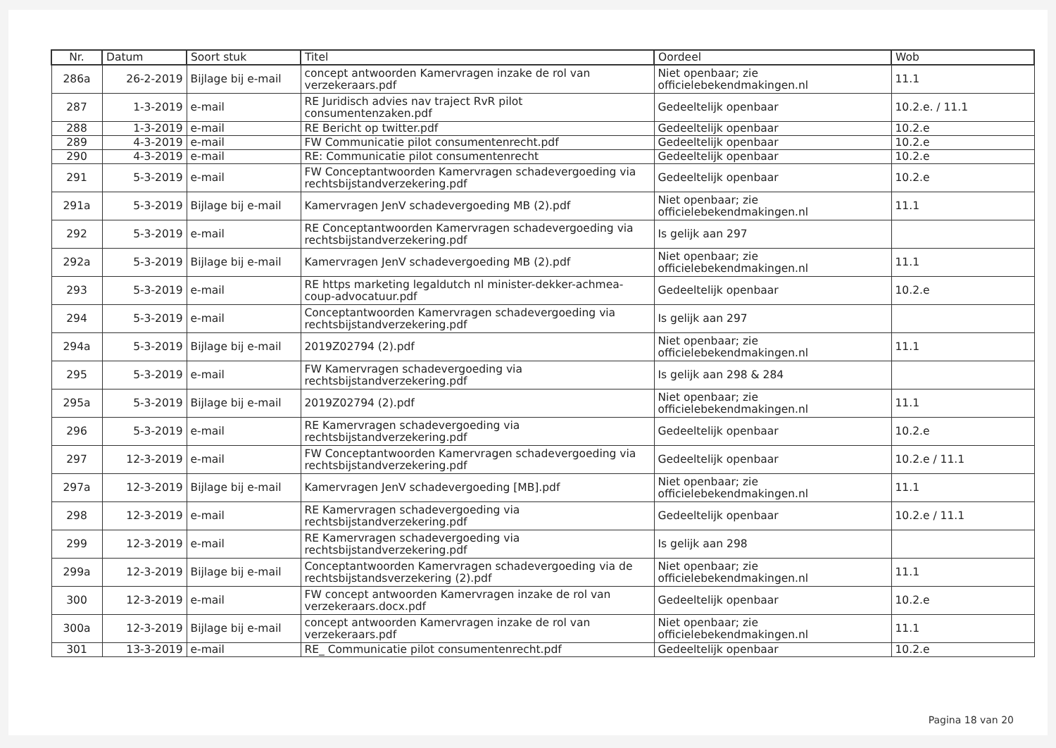| Nr. | Datum | Soort stuk | Titel | Oordeel | Wob |
| --- | --- | --- | --- | --- | --- |
| 286a | 26-2-2019 | Bijlage bij e-mail | concept antwoorden Kamervragen inzake de rol van verzekeraars.pdf | Niet openbaar; zie officielebekendmakingen.nl | 11.1 |
| 287 | 1-3-2019 | e-mail | RE Juridisch advies nav traject RvR pilot consumentenzaken.pdf | Gedeeltelijk openbaar | 10.2.e. / 11.1 |
| 288 | 1-3-2019 | e-mail | RE Bericht op twitter.pdf | Gedeeltelijk openbaar | 10.2.e |
| 289 | 4-3-2019 | e-mail | FW Communicatie pilot consumentenrecht.pdf | Gedeeltelijk openbaar | 10.2.e |
| 290 | 4-3-2019 | e-mail | RE: Communicatie pilot consumentenrecht | Gedeeltelijk openbaar | 10.2.e |
| 291 | 5-3-2019 | e-mail | FW Conceptantwoorden Kamervragen schadevergoeding via rechtsbijstandverzekering.pdf | Gedeeltelijk openbaar | 10.2.e |
| 291a | 5-3-2019 | Bijlage bij e-mail | Kamervragen JenV schadevergoeding MB (2).pdf | Niet openbaar; zie officielebekendmakingen.nl | 11.1 |
| 292 | 5-3-2019 | e-mail | RE Conceptantwoorden Kamervragen schadevergoeding via rechtsbijstandverzekering.pdf | Is gelijk aan 297 | |
| 292a | 5-3-2019 | Bijlage bij e-mail | Kamervragen JenV schadevergoeding MB (2).pdf | Niet openbaar; zie officielebekendmakingen.nl | 11.1 |
| 293 | 5-3-2019 | e-mail | RE https marketing legaldutch nl minister-dekker-achmea-coup-advocatuur.pdf | Gedeeltelijk openbaar | 10.2.e |
| 294 | 5-3-2019 | e-mail | Conceptantwoorden Kamervragen schadevergoeding via rechtsbijstandverzekering.pdf | Is gelijk aan 297 | |
| 294a | 5-3-2019 | Bijlage bij e-mail | 2019Z02794 (2).pdf | Niet openbaar; zie officielebekendmakingen.nl | 11.1 |
| 295 | 5-3-2019 | e-mail | FW Kamervragen schadevergoeding via rechtsbijstandverzekering.pdf | Is gelijk aan 298 & 284 | |
| 295a | 5-3-2019 | Bijlage bij e-mail | 2019Z02794 (2).pdf | Niet openbaar; zie officielebekendmakingen.nl | 11.1 |
| 296 | 5-3-2019 | e-mail | RE Kamervragen schadevergoeding via rechtsbijstandverzekering.pdf | Gedeeltelijk openbaar | 10.2.e |
| 297 | 12-3-2019 | e-mail | FW Conceptantwoorden Kamervragen schadevergoeding via rechtsbijstandverzekering.pdf | Gedeeltelijk openbaar | 10.2.e / 11.1 |
| 297a | 12-3-2019 | Bijlage bij e-mail | Kamervragen JenV schadevergoeding [MB].pdf | Niet openbaar; zie officielebekendmakingen.nl | 11.1 |
| 298 | 12-3-2019 | e-mail | RE Kamervragen schadevergoeding via rechtsbijstandverzekering.pdf | Gedeeltelijk openbaar | 10.2.e / 11.1 |
| 299 | 12-3-2019 | e-mail | RE Kamervragen schadevergoeding via rechtsbijstandverzekering.pdf | Is gelijk aan 298 | |
| 299a | 12-3-2019 | Bijlage bij e-mail | Conceptantwoorden Kamervragen schadevergoeding via de rechtsbijstandsverzekering (2).pdf | Niet openbaar; zie officielebekendmakingen.nl | 11.1 |
| 300 | 12-3-2019 | e-mail | FW concept antwoorden Kamervragen inzake de rol van verzekeraars.docx.pdf | Gedeeltelijk openbaar | 10.2.e |
| 300a | 12-3-2019 | Bijlage bij e-mail | concept antwoorden Kamervragen inzake de rol van verzekeraars.pdf | Niet openbaar; zie officielebekendmakingen.nl | 11.1 |
| 301 | 13-3-2019 | e-mail | RE_ Communicatie pilot consumentenrecht.pdf | Gedeeltelijk openbaar | 10.2.e |
Pagina 18 van 20